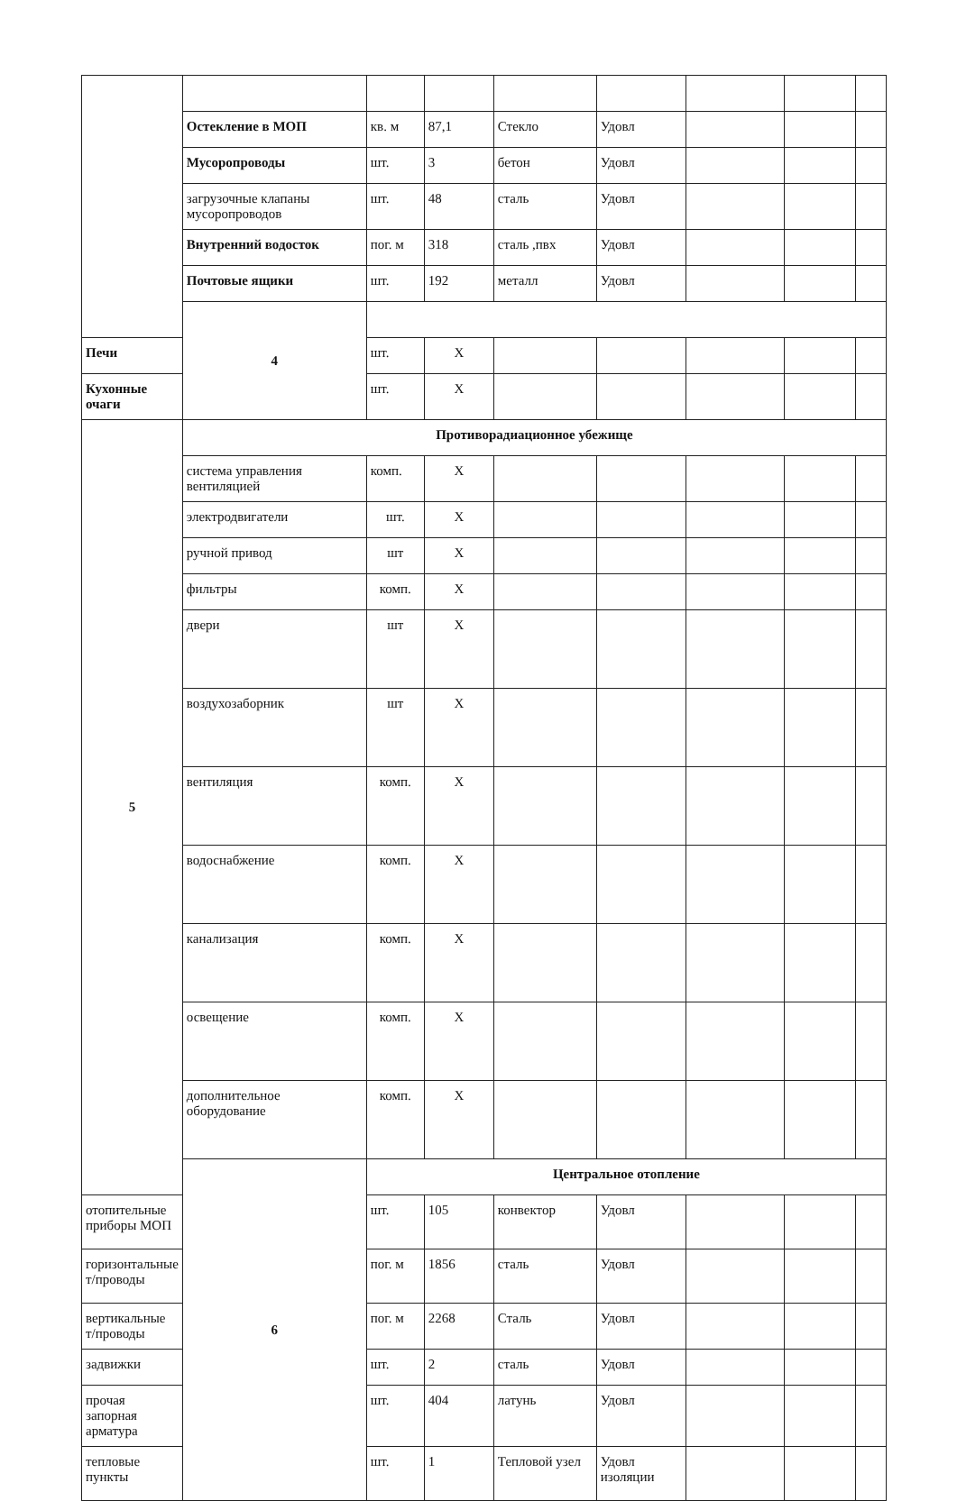| | Остекление в МОП | кв. м | 87,1 | Стекло | Удовл | | | |
| | Мусоропроводы | шт. | 3 | бетон | Удовл | | | |
| | загрузочные клапаны мусоропроводов | шт. | 48 | сталь | Удовл | | | |
| | Внутренний водосток | пог. м | 318 | сталь ,пвх | Удовл | | | |
| | Почтовые ящики | шт. | 192 | металл | Удовл | | | |
| | 4 | | | | | | | |
| Печи | | шт. | X | | | | | |
| Кухонные очаги | | шт. | X | | | | | |
| 5 | Противорадиационное убежище | | | | | | | |
| | система управления вентиляцией | комп. | X | | | | | |
| | электродвигатели | шт. | X | | | | | |
| | ручной привод | шт | X | | | | | |
| | фильтры | комп. | X | | | | | |
| | двери | шт | X | | | | | |
| | воздухозаборник | шт | X | | | | | |
| | вентиляция | комп. | X | | | | | |
| | водоснабжение | комп. | X | | | | | |
| | канализация | комп. | X | | | | | |
| | освещение | комп. | X | | | | | |
| | дополнительное оборудование | комп. | X | | | | | |
| | 6 | Центральное отопление | | | | | | |
| отопительные приборы МОП | | шт. | 105 | конвектор | Удовл | | | |
| горизонтальные т/проводы | | пог. м | 1856 | сталь | Удовл | | | |
| вертикальные т/проводы | | пог. м | 2268 | Сталь | Удовл | | | |
| задвижки | | шт. | 2 | сталь | Удовл | | | |
| прочая запорная арматура | | шт. | 404 | латунь | Удовл | | | |
| тепловые пункты | | шт. | 1 | Тепловой узел | Удовл изоляции | | | |